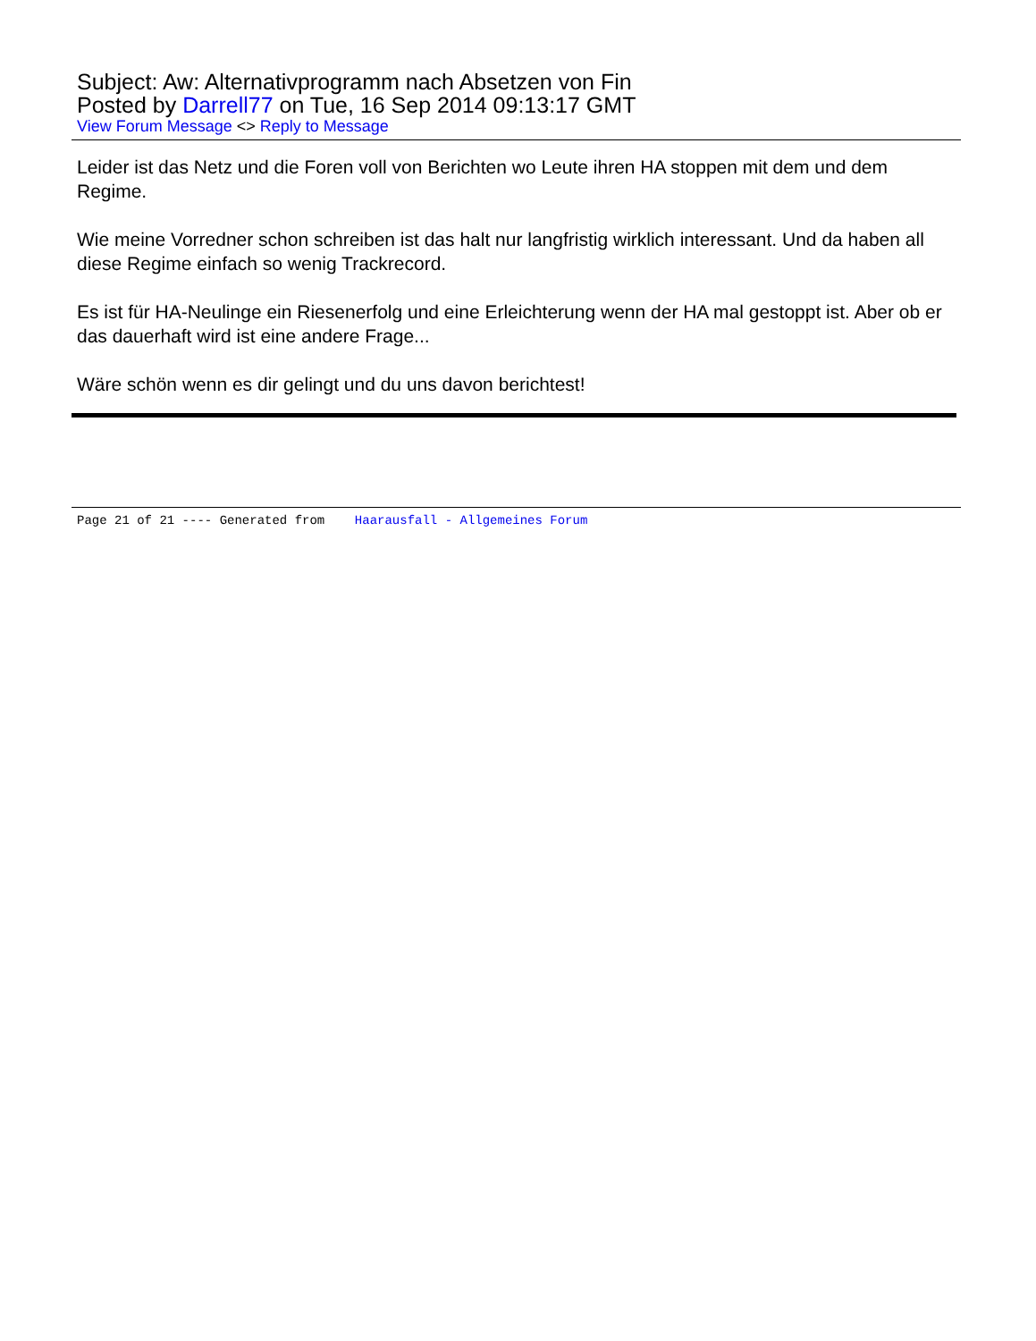Subject: Aw: Alternativprogramm nach Absetzen von Fin
Posted by Darrell77 on Tue, 16 Sep 2014 09:13:17 GMT
View Forum Message <> Reply to Message
Leider ist das Netz und die Foren voll von Berichten wo Leute ihren HA stoppen mit dem und dem Regime.
Wie meine Vorredner schon schreiben ist das halt nur langfristig wirklich interessant. Und da haben all diese Regime einfach so wenig Trackrecord.
Es ist für HA-Neulinge ein Riesenerfolg und eine Erleichterung wenn der HA mal gestoppt ist. Aber ob er das dauerhaft wird ist eine andere Frage...
Wäre schön wenn es dir gelingt und du uns davon berichtest!
Page 21 of 21 ---- Generated from Haarausfall - Allgemeines Forum